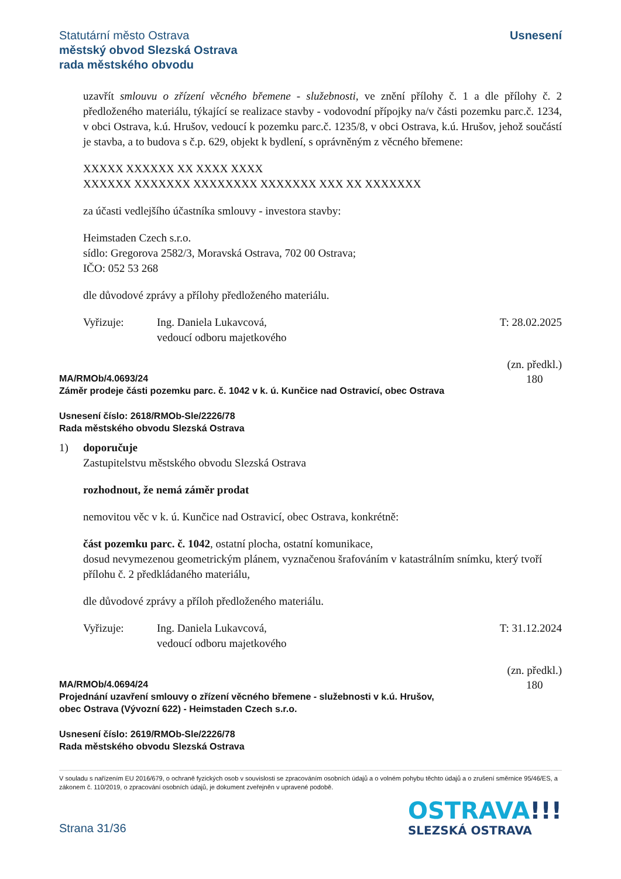Statutární město Ostrava
městský obvod Slezská Ostrava
rada městského obvodu
Usnesení
uzavřít smlouvu o zřízení věcného břemene - služebnosti, ve znění přílohy č. 1 a dle přílohy č. 2 předloženého materiálu, týkající se realizace stavby - vodovodní přípojky na/v části pozemku parc.č. 1234, v obci Ostrava, k.ú. Hrušov, vedoucí k pozemku parc.č. 1235/8, v obci Ostrava, k.ú. Hrušov, jehož součástí je stavba, a to budova s č.p. 629, objekt k bydlení, s oprávněným z věcného břemene:
XXXXX XXXXXX XX XXXX XXXX
XXXXXX XXXXXXX XXXXXXXX XXXXXXX XXX XX XXXXXXX
za účasti vedlejšího účastníka smlouvy - investora stavby:
Heimstaden Czech s.r.o.
sídlo: Gregorova 2582/3, Moravská Ostrava, 702 00 Ostrava;
IČO: 052 53 268
dle důvodové zprávy a přílohy předloženého materiálu.
Vyřizuje: Ing. Daniela Lukavcová,
vedoucí odboru majetkového
T: 28.02.2025
MA/RMOb/4.0693/24
Záměr prodeje části pozemku parc. č. 1042 v k. ú. Kunčice nad Ostravicí, obec Ostrava
(zn. předkl.)
180
Usnesení číslo: 2618/RMOb-Sle/2226/78
Rada městského obvodu Slezská Ostrava
1) doporučuje
Zastupitelstvu městského obvodu Slezská Ostrava
rozhodnout, že nemá záměr prodat
nemovitou věc v k. ú. Kunčice nad Ostravicí, obec Ostrava, konkrétně:
část pozemku parc. č. 1042, ostatní plocha, ostatní komunikace,
dosud nevymezenou geometrickým plánem, vyznačenou šrafováním v katastrálním snímku, který tvoří přílohu č. 2 předkládaného materiálu,
dle důvodové zprávy a příloh předloženého materiálu.
Vyřizuje: Ing. Daniela Lukavcová,
vedoucí odboru majetkového
T: 31.12.2024
MA/RMOb/4.0694/24
Projednání uzavření smlouvy o zřízení věcného břemene - služebnosti v k.ú. Hrušov,
obec Ostrava (Vývozní 622) - Heimstaden Czech s.r.o.
(zn. předkl.)
180
Usnesení číslo: 2619/RMOb-Sle/2226/78
Rada městského obvodu Slezská Ostrava
V souladu s nařízením EU 2016/679, o ochraně fyzických osob v souvislosti se zpracováním osobních údajů a o volném pohybu těchto údajů a o zrušení směrnice 95/46/ES, a zákonem č. 110/2019, o zpracování osobních údajů, je dokument zveřejněn v upravené podobě.
Strana 31/36
OSTRAVA!!!
SLEZSKÁ OSTRAVA